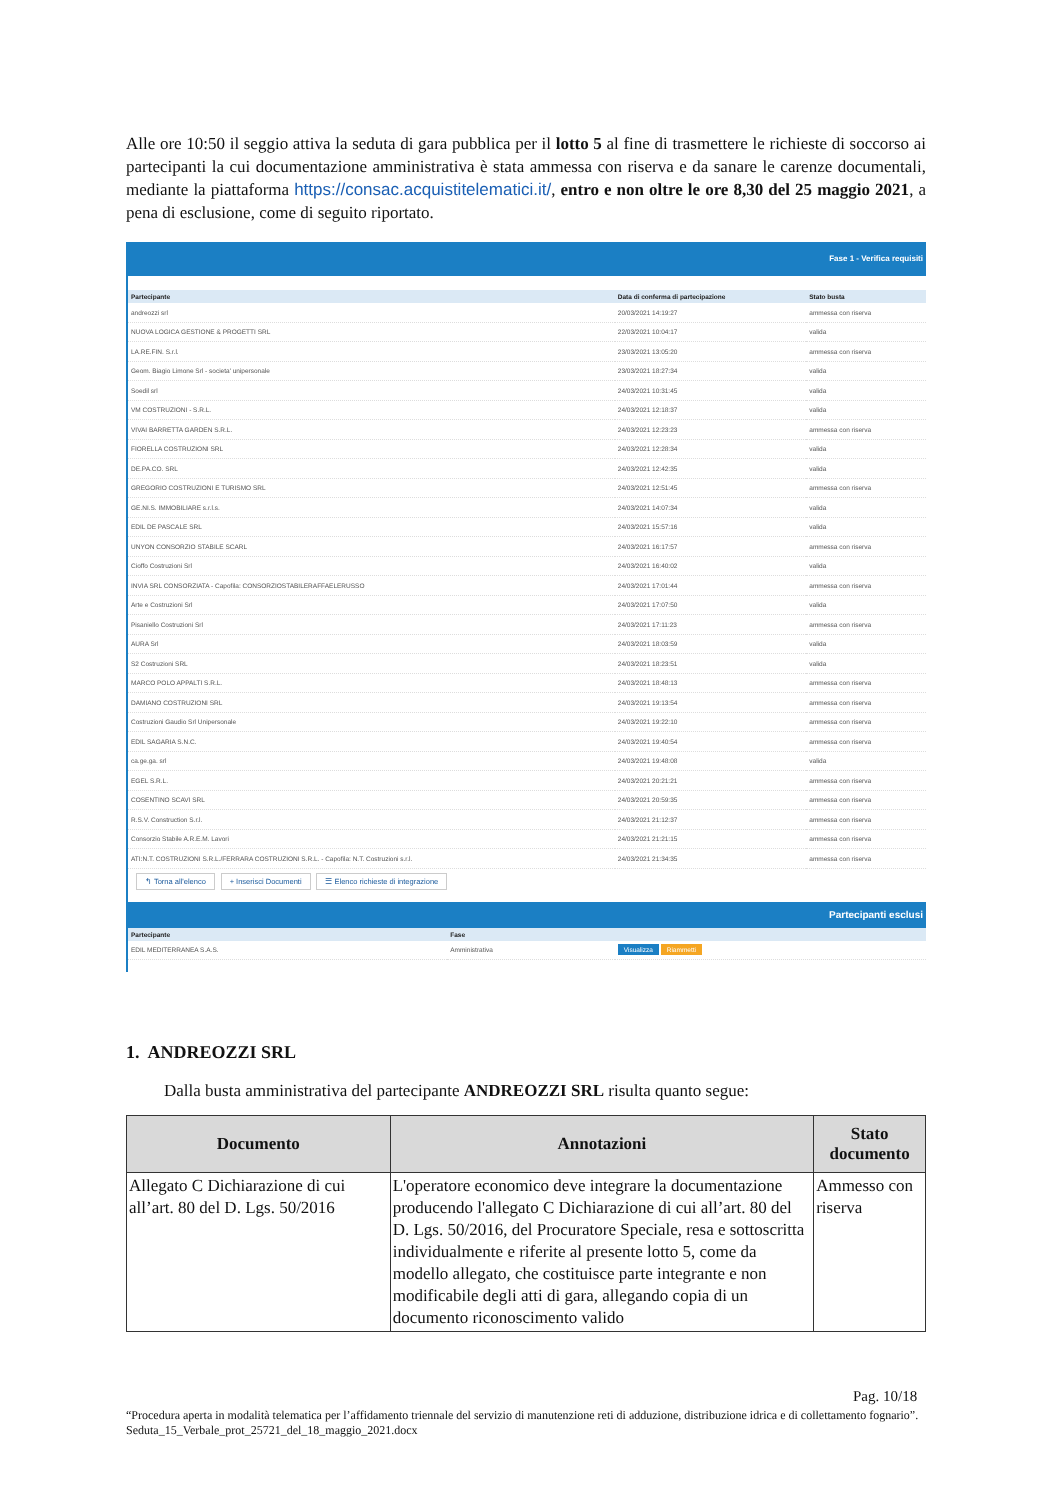Alle ore 10:50 il seggio attiva la seduta di gara pubblica per il lotto 5 al fine di trasmettere le richieste di soccorso ai partecipanti la cui documentazione amministrativa è stata ammessa con riserva e da sanare le carenze documentali, mediante la piattaforma https://consac.acquistitelematici.it/, entro e non oltre le ore 8,30 del 25 maggio 2021, a pena di esclusione, come di seguito riportato.
Fase 1 - Verifica requisiti
| Partecipante | Data di conferma di partecipazione | Stato busta |
| --- | --- | --- |
| andreozzi srl | 20/03/2021 14:19:27 | ammessa con riserva |
| NUOVA LOGICA GESTIONE & PROGETTI SRL | 22/03/2021 10:04:17 | valida |
| LA.RE.FIN. S.r.l. | 23/03/2021 13:05:20 | ammessa con riserva |
| Geom. Biagio Limone Srl - societa' unipersonale | 23/03/2021 18:27:34 | valida |
| Soedil srl | 24/03/2021 10:31:45 | valida |
| VM COSTRUZIONI - S.R.L. | 24/03/2021 12:18:37 | valida |
| VIVAI BARRETTA GARDEN S.R.L. | 24/03/2021 12:23:23 | ammessa con riserva |
| FIORELLA COSTRUZIONI SRL | 24/03/2021 12:28:34 | valida |
| DE.PA.CO. SRL | 24/03/2021 12:42:35 | valida |
| GREGORIO COSTRUZIONI E TURISMO SRL | 24/03/2021 12:51:45 | ammessa con riserva |
| GE.NI.S. IMMOBILIARE s.r.l.s. | 24/03/2021 14:07:34 | valida |
| EDIL DE PASCALE SRL | 24/03/2021 15:57:16 | valida |
| UNYON CONSORZIO STABILE SCARL | 24/03/2021 16:17:57 | ammessa con riserva |
| Cioffo Costruzioni Srl | 24/03/2021 16:40:02 | valida |
| INVIA SRL CONSORZIATA - Capofila: CONSORZIOSTABILERAFFAELERUSSO | 24/03/2021 17:01:44 | ammessa con riserva |
| Arte e Costruzioni Srl | 24/03/2021 17:07:50 | valida |
| Pisaniello Costruzioni Srl | 24/03/2021 17:11:23 | ammessa con riserva |
| AURA Srl | 24/03/2021 18:03:59 | valida |
| S2 Costruzioni SRL | 24/03/2021 18:23:51 | valida |
| MARCO POLO APPALTI S.R.L. | 24/03/2021 18:48:13 | ammessa con riserva |
| DAMIANO COSTRUZIONI SRL | 24/03/2021 19:13:54 | ammessa con riserva |
| Costruzioni Gaudio Srl Unipersonale | 24/03/2021 19:22:10 | ammessa con riserva |
| EDIL SAGARIA S.N.C. | 24/03/2021 19:40:54 | ammessa con riserva |
| ca.ge.ga. srl | 24/03/2021 19:48:08 | valida |
| EGEL S.R.L. | 24/03/2021 20:21:21 | ammessa con riserva |
| COSENTINO SCAVI SRL | 24/03/2021 20:59:35 | ammessa con riserva |
| R.S.V. Construction S.r.l. | 24/03/2021 21:12:37 | ammessa con riserva |
| Consorzio Stabile A.R.E.M. Lavori | 24/03/2021 21:21:15 | ammessa con riserva |
| ATI:N.T. COSTRUZIONI S.R.L./FERRARA COSTRUZIONI S.R.L. - Capofila: N.T. Costruzioni s.r.l. | 24/03/2021 21:34:35 | ammessa con riserva |
↰ Torna all'elenco + Inserisci Documenti ☰ Elenco richieste di integrazione
Partecipanti esclusi
| Partecipante | Fase | |
| --- | --- | --- |
| EDIL MEDITERRANEA S.A.S. | Amministrativa | Visualizza Riammetti |
1. ANDREOZZI SRL
Dalla busta amministrativa del partecipante ANDREOZZI SRL risulta quanto segue:
| Documento | Annotazioni | Stato documento |
| --- | --- | --- |
| Allegato C Dichiarazione di cui all’art. 80 del D. Lgs. 50/2016 | L'operatore economico deve integrare la documentazione producendo l'allegato C Dichiarazione di cui all’art. 80 del D. Lgs. 50/2016, del Procuratore Speciale, resa e sottoscritta individualmente e riferite al presente lotto 5, come da modello allegato, che costituisce parte integrante e non modificabile degli atti di gara, allegando copia di un documento riconoscimento valido | Ammesso con riserva |
Pag. 10/18
“Procedura aperta in modalità telematica per l’affidamento triennale del servizio di manutenzione reti di adduzione, distribuzione idrica e di collettamento fognario”. Seduta_15_Verbale_prot_25721_del_18_maggio_2021.docx